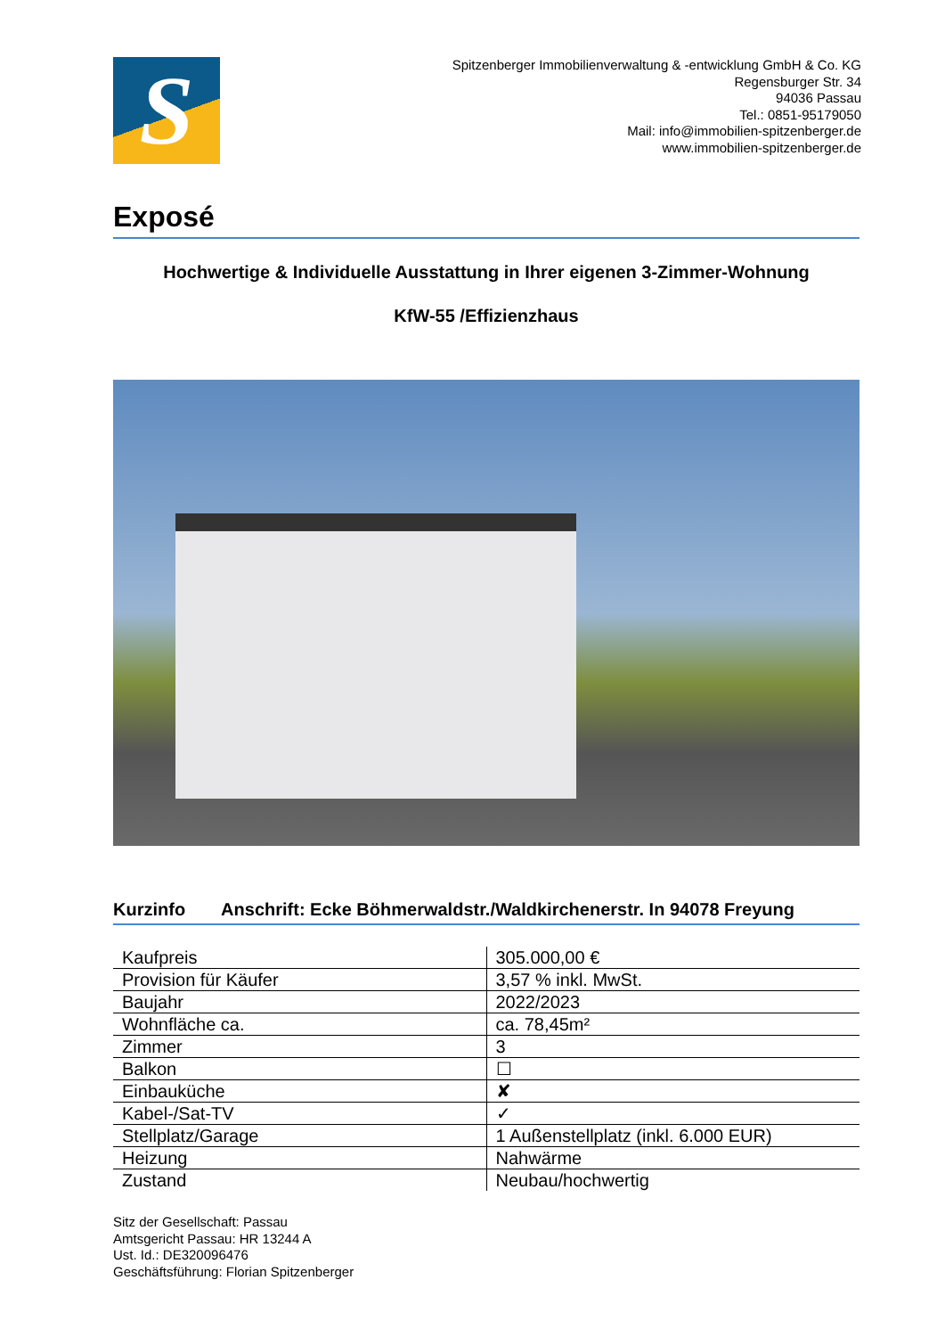S
Spitzenberger Immobilienverwaltung & -entwicklung GmbH & Co. KG
Regensburger Str. 34
94036 Passau
Tel.: 0851-95179050
Mail: info@immobilien-spitzenberger.de
www.immobilien-spitzenberger.de
Exposé
Hochwertige & Individuelle Ausstattung in Ihrer eigenen 3-Zimmer-Wohnung
KfW-55 /Effizienzhaus
Kurzinfo Anschrift: Ecke Böhmerwaldstr./Waldkirchenerstr. In 94078 Freyung
| Kaufpreis | 305.000,00 € |
| Provision für Käufer | 3,57 % inkl. MwSt. |
| Baujahr | 2022/2023 |
| Wohnfläche ca. | ca. 78,45m² |
| Zimmer | 3 |
| Balkon | ☐ |
| Einbauküche | ✘ |
| Kabel-/Sat-TV | ✓ |
| Stellplatz/Garage | 1 Außenstellplatz (inkl. 6.000 EUR) |
| Heizung | Nahwärme |
| Zustand | Neubau/hochwertig |
Sitz der Gesellschaft: Passau
Amtsgericht Passau: HR 13244 A
Ust. Id.: DE320096476
Geschäftsführung: Florian Spitzenberger